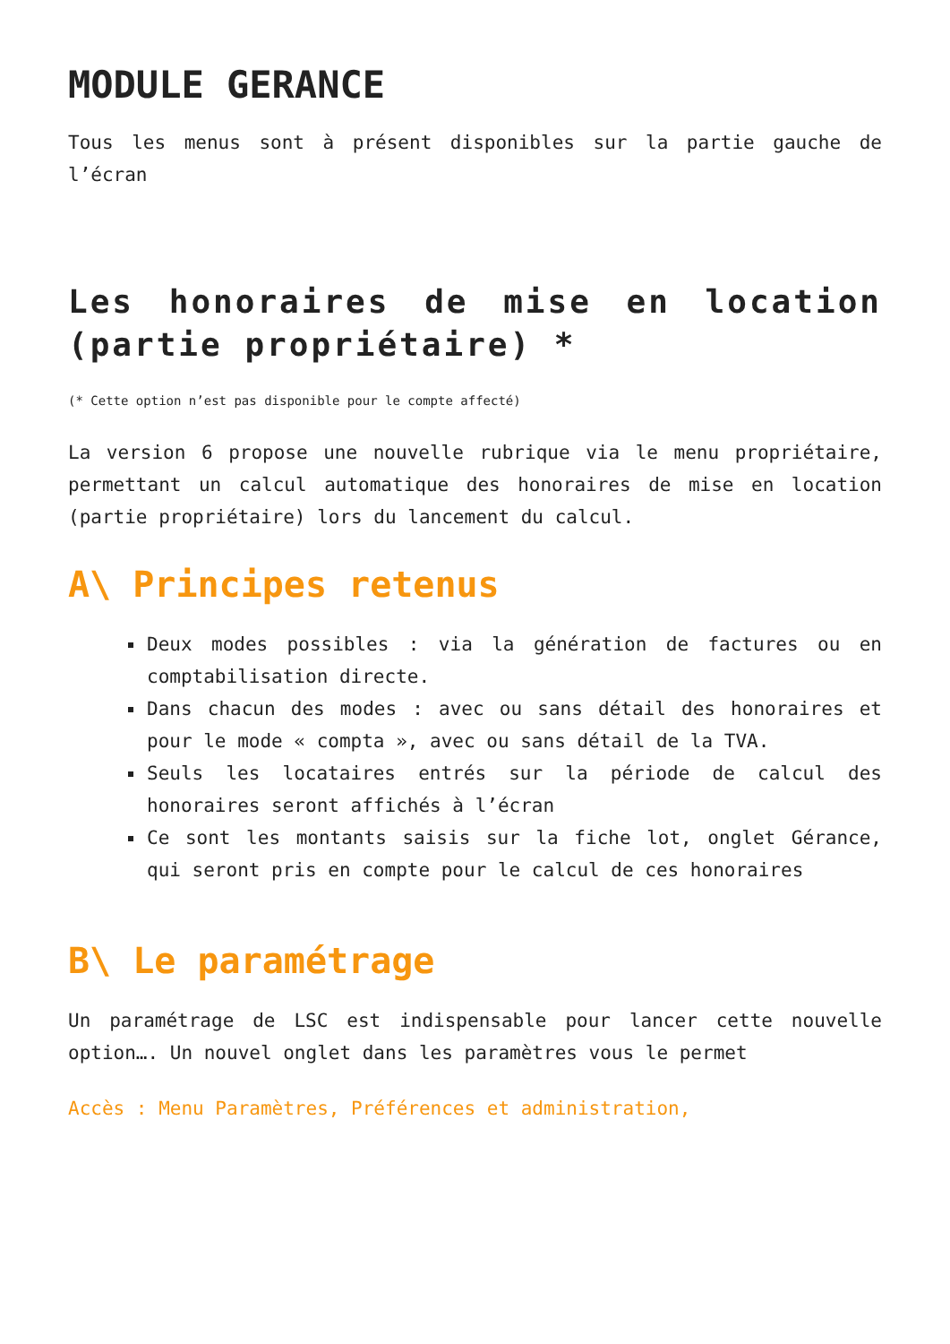MODULE GERANCE
Tous les menus sont à présent disponibles sur la partie gauche de l’écran
Les honoraires de mise en location (partie propriétaire) *
(* Cette option n’est pas disponible pour le compte affecté)
La version 6 propose une nouvelle rubrique via le menu propriétaire, permettant un calcul automatique des honoraires de mise en location (partie propriétaire) lors du lancement du calcul.
A\ Principes retenus
Deux modes possibles : via la génération de factures ou en comptabilisation directe.
Dans chacun des modes : avec ou sans détail des honoraires et pour le mode « compta », avec ou sans détail de la TVA.
Seuls les locataires entrés sur la période de calcul des honoraires seront affichés à l’écran
Ce sont les montants saisis sur la fiche lot, onglet Gérance, qui seront pris en compte pour le calcul de ces honoraires
B\ Le paramétrage
Un paramétrage de LSC est indispensable pour lancer cette nouvelle option…. Un nouvel onglet dans les paramètres vous le permet
Accès : Menu Paramètres, Préférences et administration,